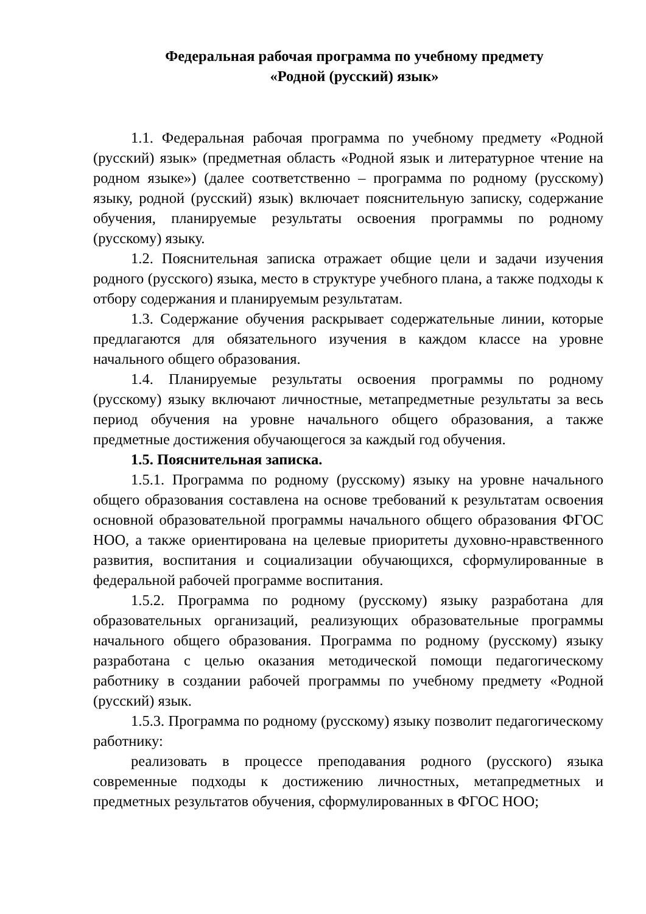Федеральная рабочая программа по учебному предмету
«Родной (русский) язык»
1.1. Федеральная рабочая программа по учебному предмету «Родной (русский) язык» (предметная область «Родной язык и литературное чтение на родном языке») (далее соответственно – программа по родному (русскому) языку, родной (русский) язык) включает пояснительную записку, содержание обучения, планируемые результаты освоения программы по родному (русскому) языку.
1.2. Пояснительная записка отражает общие цели и задачи изучения родного (русского) языка, место в структуре учебного плана, а также подходы к отбору содержания и планируемым результатам.
1.3. Содержание обучения раскрывает содержательные линии, которые предлагаются для обязательного изучения в каждом классе на уровне начального общего образования.
1.4. Планируемые результаты освоения программы по родному (русскому) языку включают личностные, метапредметные результаты за весь период обучения на уровне начального общего образования, а также предметные достижения обучающегося за каждый год обучения.
1.5. Пояснительная записка.
1.5.1. Программа по родному (русскому) языку на уровне начального общего образования составлена на основе требований к результатам освоения основной образовательной программы начального общего образования ФГОС НОО, а также ориентирована на целевые приоритеты духовно-нравственного развития, воспитания и социализации обучающихся, сформулированные в федеральной рабочей программе воспитания.
1.5.2. Программа по родному (русскому) языку разработана для образовательных организаций, реализующих образовательные программы начального общего образования. Программа по родному (русскому) языку разработана с целью оказания методической помощи педагогическому работнику в создании рабочей программы по учебному предмету «Родной (русский) язык.
1.5.3. Программа по родному (русскому) языку позволит педагогическому работнику:
реализовать в процессе преподавания родного (русского) языка современные подходы к достижению личностных, метапредметных и предметных результатов обучения, сформулированных в ФГОС НОО;